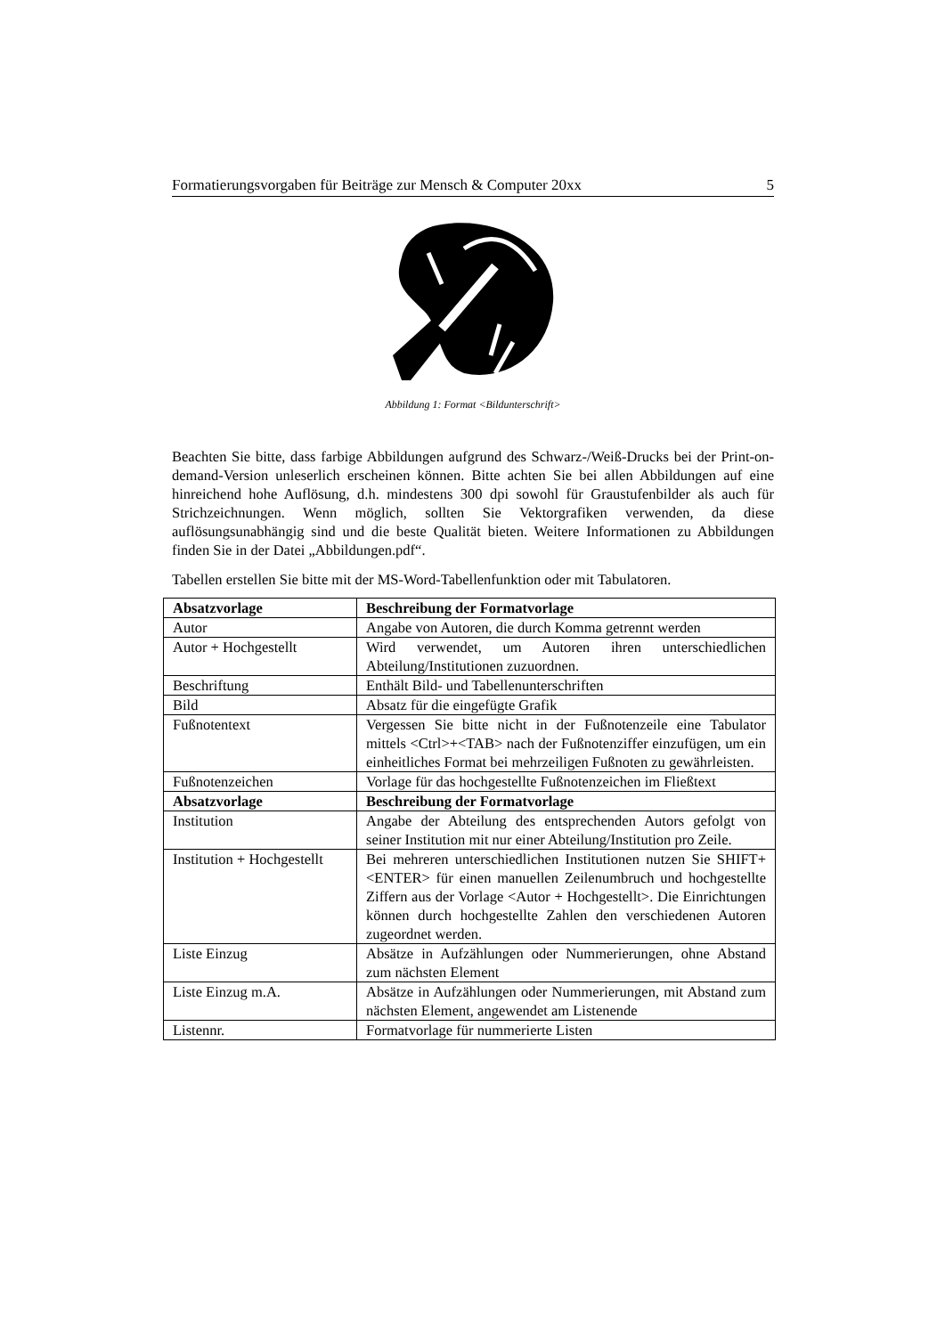Formatierungsvorgaben für Beiträge zur Mensch & Computer 20xx 5
Abbildung 1: Format <Bildunterschrift>
Beachten Sie bitte, dass farbige Abbildungen aufgrund des Schwarz-/Weiß-Drucks bei der Print-on-demand-Version unleserlich erscheinen können. Bitte achten Sie bei allen Abbildungen auf eine hinreichend hohe Auflösung, d.h. mindestens 300 dpi sowohl für Graustufenbilder als auch für Strichzeichnungen. Wenn möglich, sollten Sie Vektorgrafiken verwenden, da diese auflösungsunabhängig sind und die beste Qualität bieten. Weitere Informationen zu Abbildungen finden Sie in der Datei „Abbildungen.pdf“.
Tabellen erstellen Sie bitte mit der MS-Word-Tabellenfunktion oder mit Tabulatoren.
| Absatzvorlage | Beschreibung der Formatvorlage |
| --- | --- |
| Autor | Angabe von Autoren, die durch Komma getrennt werden |
| Autor + Hochgestellt | Wird verwendet, um Autoren ihren unterschiedlichen Abteilung/Institutionen zuzuordnen. |
| Beschriftung | Enthält Bild- und Tabellenunterschriften |
| Bild | Absatz für die eingefügte Grafik |
| Fußnotentext | Vergessen Sie bitte nicht in der Fußnotenzeile eine Tabulator mittels <Ctrl>+<TAB> nach der Fußnotenziffer einzufügen, um ein einheitliches Format bei mehrzeiligen Fußnoten zu gewährleisten. |
| Fußnotenzeichen | Vorlage für das hochgestellte Fußnotenzeichen im Fließtext |
| Absatzvorlage | Beschreibung der Formatvorlage |
| Institution | Angabe der Abteilung des entsprechenden Autors gefolgt von seiner Institution mit nur einer Abteilung/Institution pro Zeile. |
| Institution + Hochgestellt | Bei mehreren unterschiedlichen Institutionen nutzen Sie SHIFT+<ENTER> für einen manuellen Zeilenumbruch und hochgestellte Ziffern aus der Vorlage <Autor + Hochgestellt>. Die Einrichtungen können durch hochgestellte Zahlen den verschiedenen Autoren zugeordnet werden. |
| Liste Einzug | Absätze in Aufzählungen oder Nummerierungen, ohne Abstand zum nächsten Element |
| Liste Einzug m.A. | Absätze in Aufzählungen oder Nummerierungen, mit Abstand zum nächsten Element, angewendet am Listenende |
| Listennr. | Formatvorlage für nummerierte Listen |